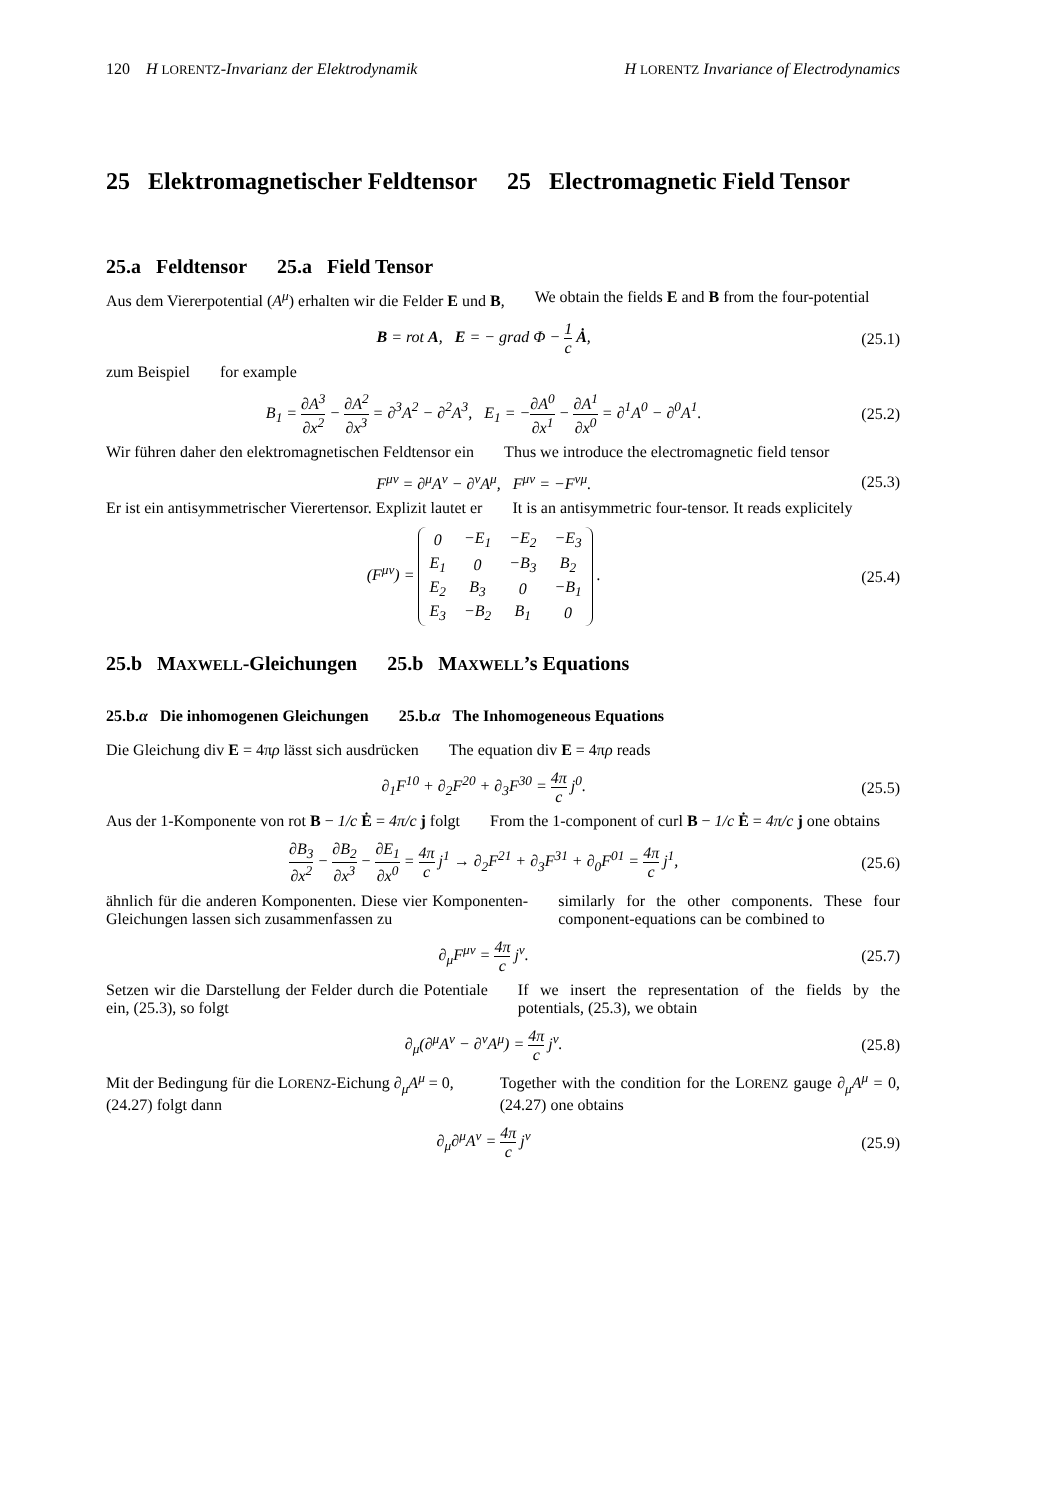120 H LORENTZ-Invarianz der Elektrodynamik H LORENTZ Invariance of Electrodynamics
25 Elektromagnetischer Feldtensor
25 Electromagnetic Field Tensor
25.a Feldtensor 25.a Field Tensor
Aus dem Viererpotential (A<sup>μ</sup>) erhalten wir die Felder E und B,
We obtain the fields E and B from the four-potential
B = rot A, E = − grad Φ − 1 c Ȧ, (25.1)
zum Beispiel for example
B<sub>1</sub> = ∂A<sup>3</sup> ∂x<sup>2</sup> − ∂A<sup>2</sup> ∂x<sup>3</sup> = ∂<sup>3</sup>A<sup>2</sup> − ∂<sup>2</sup>A<sup>3</sup>, E<sub>1</sub> = −∂A<sup>0</sup> ∂x<sup>1</sup> − ∂A<sup>1</sup> ∂x<sup>0</sup> = ∂<sup>1</sup>A<sup>0</sup> − ∂<sup>0</sup>A<sup>1</sup>. (25.2)
Wir führen daher den elektromagnetischen Feldtensor ein
Thus we introduce the electromagnetic field tensor
F<sup>μν</sup> = ∂<sup>μ</sup>A<sup>ν</sup> − ∂<sup>ν</sup>A<sup>μ</sup>, F<sup>μν</sup> = −F<sup>νμ</sup>. (25.3)
Er ist ein antisymmetrischer Vierertensor. Explizit lautet er
It is an antisymmetric four-tensor. It reads explicitely
(F<sup>μν</sup>) =
| 0 | −E<sub>1</sub> | −E<sub>2</sub> | −E<sub>3</sub> |
| E<sub>1</sub> | 0 | −B<sub>3</sub> | B<sub>2</sub> |
| E<sub>2</sub> | B<sub>3</sub> | 0 | −B<sub>1</sub> |
| E<sub>3</sub> | −B<sub>2</sub> | B<sub>1</sub> | 0 |
. (25.4)
25.b MAXWELL-Gleichungen 25.b MAXWELL’s Equations
25.b.α Die inhomogenen Gleichungen
25.b.α The Inhomogeneous Equations
Die Gleichung div E = 4πρ lässt sich ausdrücken
The equation div E = 4πρ reads
∂<sub>1</sub>F<sup>10</sup> + ∂<sub>2</sub>F<sup>20</sup> + ∂<sub>3</sub>F<sup>30</sup> = 4π c j<sup>0</sup>. (25.5)
Aus der 1-Komponente von rot B − 1/c Ė = 4π/c j folgt
From the 1-component of curl B − 1/c Ė = 4π/c j one obtains
∂B<sub>3</sub> ∂x<sup>2</sup> − ∂B<sub>2</sub> ∂x<sup>3</sup> − ∂E<sub>1</sub> ∂x<sup>0</sup> = 4π c j<sup>1</sup> → ∂<sub>2</sub>F<sup>21</sup> + ∂<sub>3</sub>F<sup>31</sup> + ∂<sub>0</sub>F<sup>01</sup> = 4π c j<sup>1</sup>, (25.6)
ähnlich für die anderen Komponenten. Diese vier Komponenten-Gleichungen lassen sich zusammenfassen zu
similarly for the other components. These four component-equations can be combined to
∂<sub>μ</sub>F<sup>μν</sup> = 4π c j<sup>ν</sup>. (25.7)
Setzen wir die Darstellung der Felder durch die Potentiale ein, (25.3), so folgt
If we insert the representation of the fields by the potentials, (25.3), we obtain
∂<sub>μ</sub>(∂<sup>μ</sup>A<sup>ν</sup> − ∂<sup>ν</sup>A<sup>μ</sup>) = 4π c j<sup>ν</sup>. (25.8)
Mit der Bedingung für die LORENZ-Eichung ∂<sub>μ</sub>A<sup>μ</sup> = 0, (24.27) folgt dann
Together with the condition for the LORENZ gauge ∂<sub>μ</sub>A<sup>μ</sup> = 0, (24.27) one obtains
∂<sub>μ</sub>∂<sup>μ</sup>A<sup>ν</sup> = 4π c j<sup>ν</sup> (25.9)